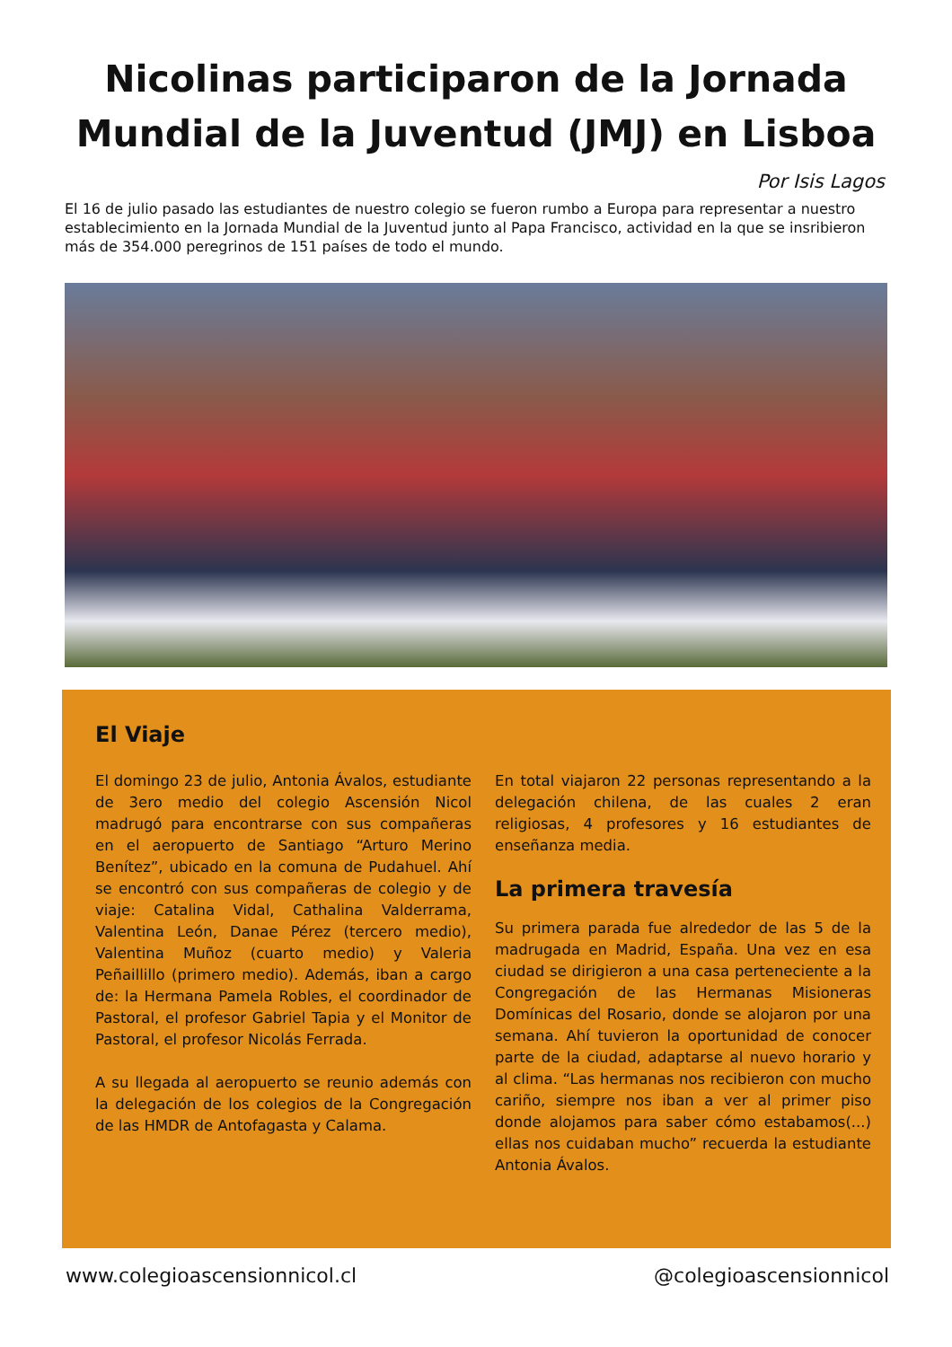Nicolinas participaron de la Jornada
Mundial de la Juventud (JMJ) en Lisboa
Por Isis Lagos
El 16 de julio pasado las estudiantes de nuestro colegio se fueron rumbo a Europa para representar a nuestro establecimiento en la Jornada Mundial de la Juventud junto al Papa Francisco, actividad en la que se insribieron más de 354.000 peregrinos de 151 países de todo el mundo.
El Viaje
El domingo 23 de julio, Antonia Ávalos, estudiante de 3ero medio del colegio Ascensión Nicol madrugó para encontrarse con sus compañeras en el aeropuerto de Santiago “Arturo Merino Benítez”, ubicado en la comuna de Pudahuel. Ahí se encontró con sus compañeras de colegio y de viaje: Catalina Vidal, Cathalina Valderrama, Valentina León, Danae Pérez (tercero medio), Valentina Muñoz (cuarto medio) y Valeria Peñaillillo (primero medio). Además, iban a cargo de: la Hermana Pamela Robles, el coordinador de Pastoral, el profesor Gabriel Tapia y el Monitor de Pastoral, el profesor Nicolás Ferrada.
A su llegada al aeropuerto se reunio además con la delegación de los colegios de la Congregación de las HMDR de Antofagasta y Calama.
En total viajaron 22 personas representando a la delegación chilena, de las cuales 2 eran religiosas, 4 profesores y 16 estudiantes de enseñanza media.
La primera travesía
Su primera parada fue alrededor de las 5 de la madrugada en Madrid, España. Una vez en esa ciudad se dirigieron a una casa perteneciente a la Congregación de las Hermanas Misioneras Domínicas del Rosario, donde se alojaron por una semana. Ahí tuvieron la oportunidad de conocer parte de la ciudad, adaptarse al nuevo horario y al clima. “Las hermanas nos recibieron con mucho cariño, siempre nos iban a ver al primer piso donde alojamos para saber cómo estabamos(...) ellas nos cuidaban mucho” recuerda la estudiante Antonia Ávalos.
www.colegioascensionnicol.cl @colegioascensionnicol